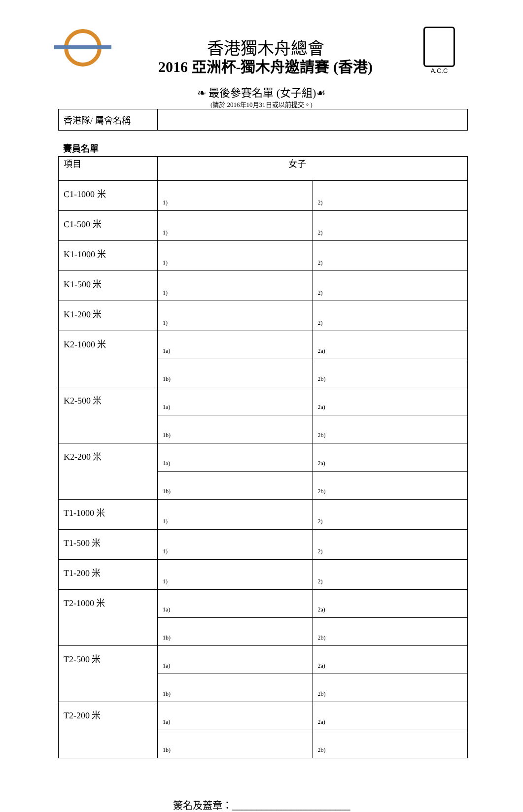香港獨木舟總會
2016 亞洲杯-獨木舟邀請賽 (香港)
A.C.C
❧ 最後參賽名單 (女子組)☙
(請於 2016年10月31日或以前提交。)
| 香港隊/ 屬會名稱 | |
賽員名單
| 項目 | 女子 | |
| C1-1000 米 | 1) | 2) |
| C1-500 米 | 1) | 2) |
| K1-1000 米 | 1) | 2) |
| K1-500 米 | 1) | 2) |
| K1-200 米 | 1) | 2) |
| K2-1000 米 | 1a) | 2a) |
| | 1b) | 2b) |
| K2-500 米 | 1a) | 2a) |
| | 1b) | 2b) |
| K2-200 米 | 1a) | 2a) |
| | 1b) | 2b) |
| T1-1000 米 | 1) | 2) |
| T1-500 米 | 1) | 2) |
| T1-200 米 | 1) | 2) |
| T2-1000 米 | 1a) | 2a) |
| | 1b) | 2b) |
| T2-500 米 | 1a) | 2a) |
| | 1b) | 2b) |
| T2-200 米 | 1a) | 2a) |
| | 1b) | 2b) |
簽名及蓋章：________________________